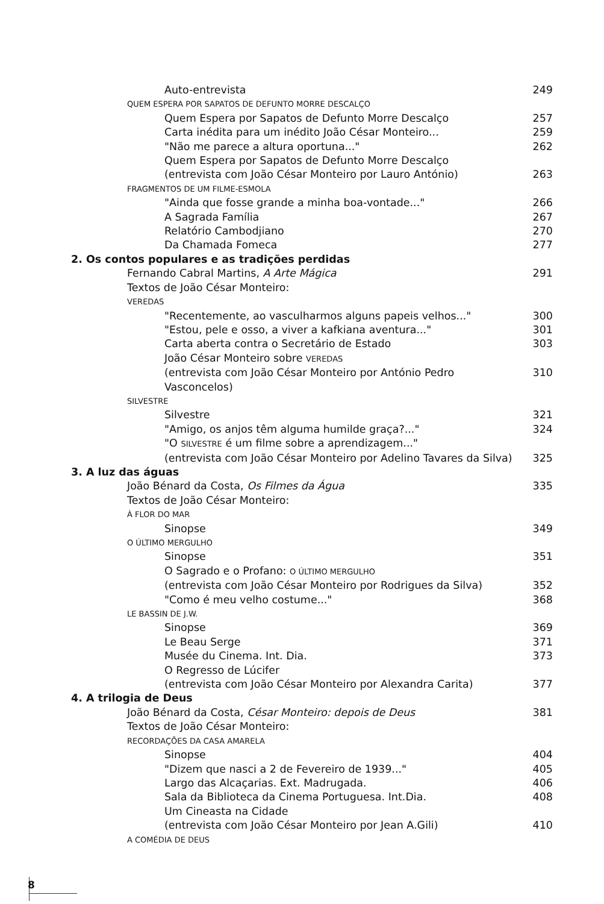Auto-entrevista 249
QUEM ESPERA POR SAPATOS DE DEFUNTO MORRE DESCALÇO
Quem Espera por Sapatos de Defunto Morre Descalço 257
Carta inédita para um inédito João César Monteiro... 259
"Não me parece a altura oportuna..." 262
Quem Espera por Sapatos de Defunto Morre Descalço
(entrevista com João César Monteiro por Lauro António) 263
FRAGMENTOS DE UM FILME-ESMOLA
"Ainda que fosse grande a minha boa-vontade..." 266
A Sagrada Família 267
Relatório Cambodjiano 270
Da Chamada Fomeca 277
2. Os contos populares e as tradições perdidas
Fernando Cabral Martins, A Arte Mágica 291
Textos de João César Monteiro:
VEREDAS
"Recentemente, ao vasculharmos alguns papeis velhos..." 300
"Estou, pele e osso, a viver a kafkiana aventura..." 301
Carta aberta contra o Secretário de Estado 303
João César Monteiro sobre VEREDAS
(entrevista com João César Monteiro por António Pedro Vasconcelos) 310
SILVESTRE
Silvestre 321
"Amigo, os anjos têm alguma humilde graça?..." 324
"O SILVESTRE é um filme sobre a aprendizagem..."
(entrevista com João César Monteiro por Adelino Tavares da Silva) 325
3. A luz das águas
João Bénard da Costa, Os Filmes da Água 335
Textos de João César Monteiro:
À FLOR DO MAR
Sinopse 349
O ÚLTIMO MERGULHO
Sinopse 351
O Sagrado e o Profano: O ÚLTIMO MERGULHO
(entrevista com João César Monteiro por Rodrigues da Silva) 352
"Como é meu velho costume..." 368
LE BASSIN DE J.W.
Sinopse 369
Le Beau Serge 371
Musée du Cinema. Int. Dia. 373
O Regresso de Lúcifer
(entrevista com João César Monteiro por Alexandra Carita) 377
4. A trilogia de Deus
João Bénard da Costa, César Monteiro: depois de Deus 381
Textos de João César Monteiro:
RECORDAÇÕES DA CASA AMARELA
Sinopse 404
"Dizem que nasci a 2 de Fevereiro de 1939..." 405
Largo das Alcaçarias. Ext. Madrugada. 406
Sala da Biblioteca da Cinema Portuguesa. Int.Dia. 408
Um Cineasta na Cidade
(entrevista com João César Monteiro por Jean A.Gili) 410
A COMÉDIA DE DEUS
8